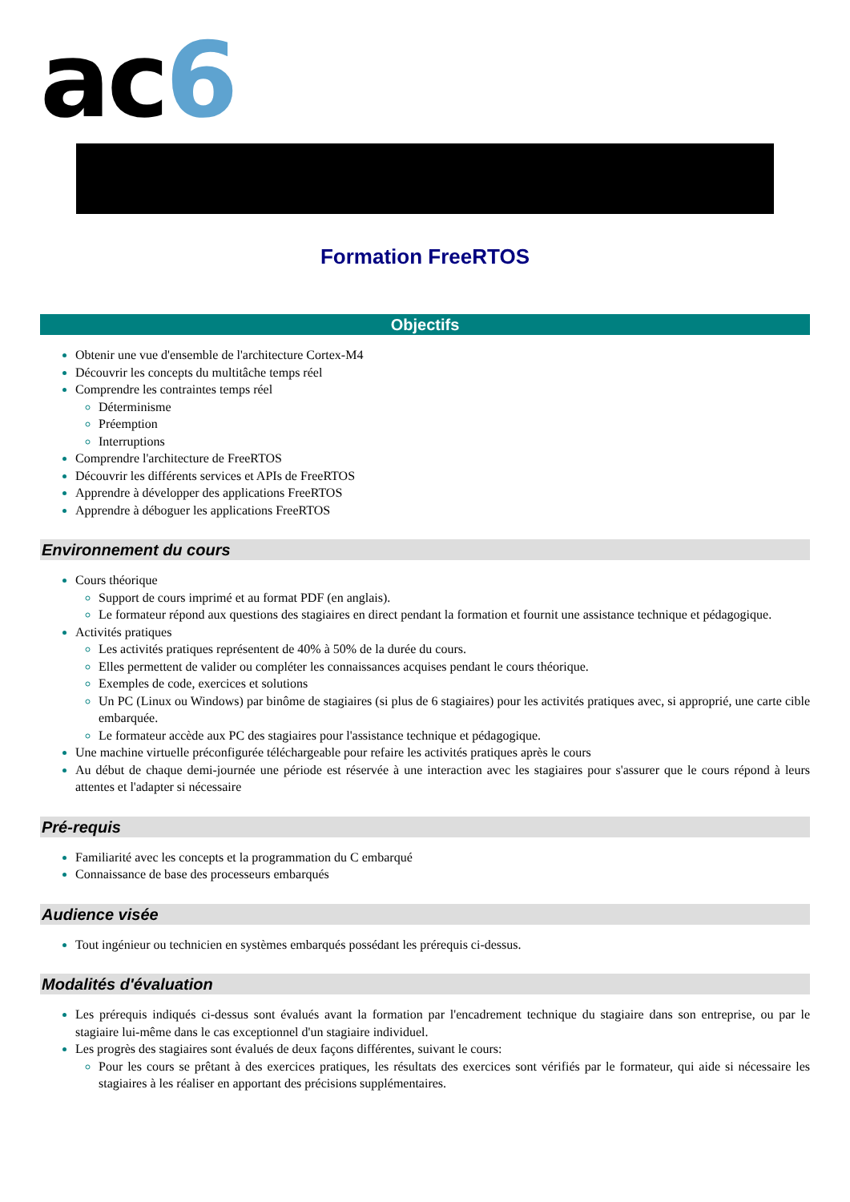ac6
Formation FreeRTOS
Objectifs
Obtenir une vue d'ensemble de l'architecture Cortex-M4
Découvrir les concepts du multitâche temps réel
Comprendre les contraintes temps réel
Déterminisme
Préemption
Interruptions
Comprendre l'architecture de FreeRTOS
Découvrir les différents services et APIs de FreeRTOS
Apprendre à développer des applications FreeRTOS
Apprendre à déboguer les applications FreeRTOS
Environnement du cours
Cours théorique
Support de cours imprimé et au format PDF (en anglais).
Le formateur répond aux questions des stagiaires en direct pendant la formation et fournit une assistance technique et pédagogique.
Activités pratiques
Les activités pratiques représentent de 40% à 50% de la durée du cours.
Elles permettent de valider ou compléter les connaissances acquises pendant le cours théorique.
Exemples de code, exercices et solutions
Un PC (Linux ou Windows) par binôme de stagiaires (si plus de 6 stagiaires) pour les activités pratiques avec, si approprié, une carte cible embarquée.
Le formateur accède aux PC des stagiaires pour l'assistance technique et pédagogique.
Une machine virtuelle préconfigurée téléchargeable pour refaire les activités pratiques après le cours
Au début de chaque demi-journée une période est réservée à une interaction avec les stagiaires pour s'assurer que le cours répond à leurs attentes et l'adapter si nécessaire
Pré-requis
Familiarité avec les concepts et la programmation du C embarqué
Connaissance de base des processeurs embarqués
Audience visée
Tout ingénieur ou technicien en systèmes embarqués possédant les prérequis ci-dessus.
Modalités d'évaluation
Les prérequis indiqués ci-dessus sont évalués avant la formation par l'encadrement technique du stagiaire dans son entreprise, ou par le stagiaire lui-même dans le cas exceptionnel d'un stagiaire individuel.
Les progrès des stagiaires sont évalués de deux façons différentes, suivant le cours:
Pour les cours se prêtant à des exercices pratiques, les résultats des exercices sont vérifiés par le formateur, qui aide si nécessaire les stagiaires à les réaliser en apportant des précisions supplémentaires.